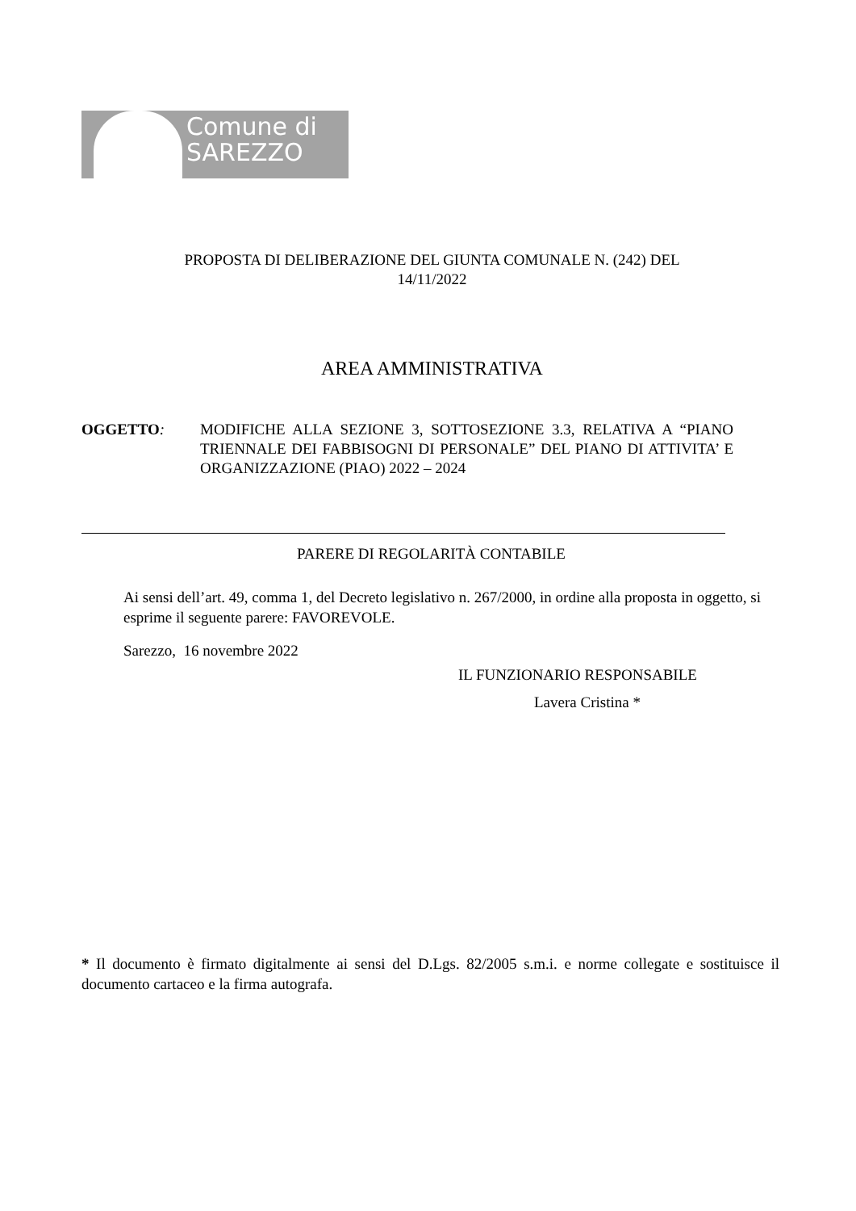Comune di
SAREZZO
PROPOSTA DI DELIBERAZIONE DEL GIUNTA COMUNALE N. (242) DEL
14/11/2022
AREA AMMINISTRATIVA
OGGETTO: MODIFICHE ALLA SEZIONE 3, SOTTOSEZIONE 3.3, RELATIVA A “PIANO TRIENNALE DEI FABBISOGNI DI PERSONALE” DEL PIANO DI ATTIVITA’ E ORGANIZZAZIONE (PIAO) 2022 – 2024
PARERE DI REGOLARITÀ CONTABILE
Ai sensi dell’art. 49, comma 1, del Decreto legislativo n. 267/2000, in ordine alla proposta in oggetto, si esprime il seguente parere: FAVOREVOLE.
Sarezzo, 16 novembre 2022
IL FUNZIONARIO RESPONSABILE
Lavera Cristina *
* Il documento è firmato digitalmente ai sensi del D.Lgs. 82/2005 s.m.i. e norme collegate e sostituisce il documento cartaceo e la firma autografa.